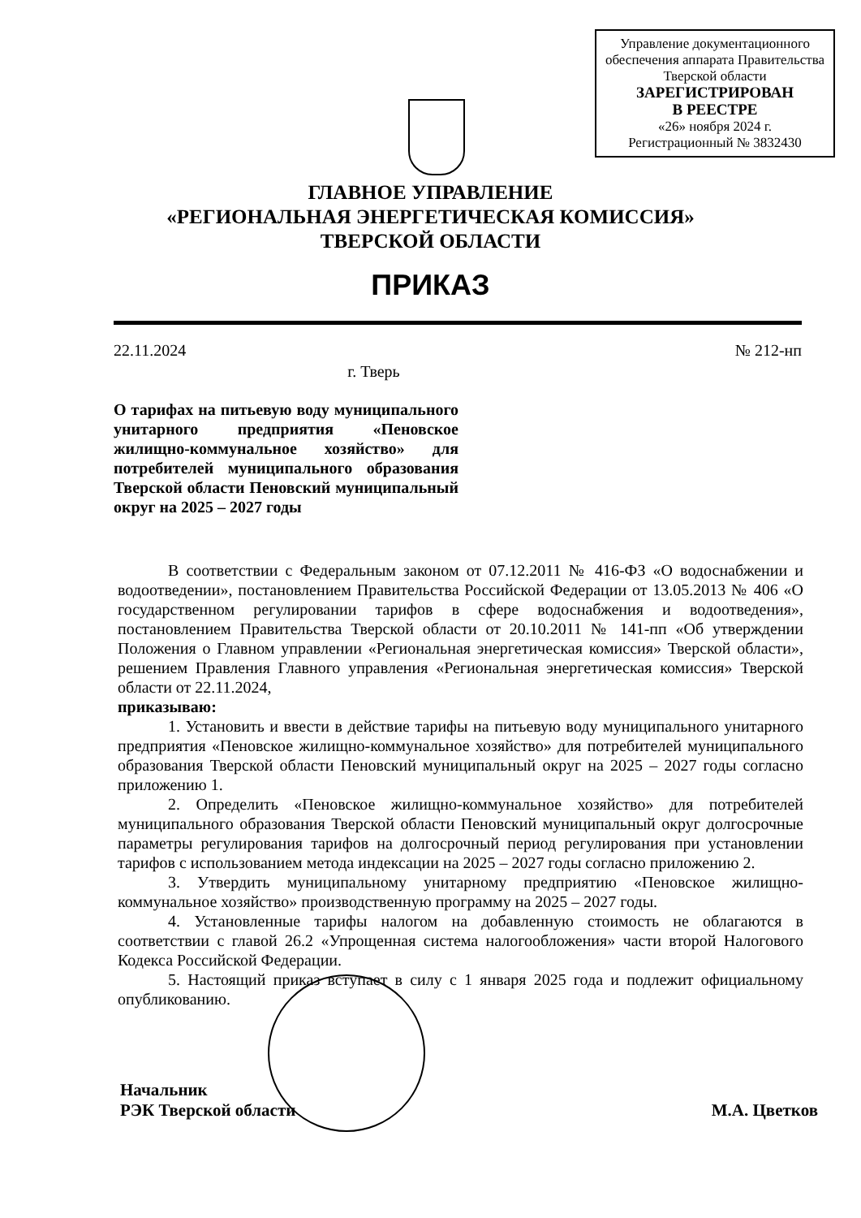Управление документационного обеспечения аппарата Правительства Тверской области
ЗАРЕГИСТРИРОВАН
В РЕЕСТРЕ
«26» ноября 2024 г.
Регистрационный № 3832430
ГЛАВНОЕ УПРАВЛЕНИЕ
«РЕГИОНАЛЬНАЯ ЭНЕРГЕТИЧЕСКАЯ КОМИССИЯ»
ТВЕРСКОЙ ОБЛАСТИ
ПРИКАЗ
22.11.2024 № 212-нп
г. Тверь
О тарифах на питьевую воду муниципального унитарного предприятия «Пеновское жилищно-коммунальное хозяйство» для потребителей муниципального образования Тверской области Пеновский муниципальный округ на 2025 – 2027 годы
В соответствии с Федеральным законом от 07.12.2011 № 416-ФЗ «О водоснабжении и водоотведении», постановлением Правительства Российской Федерации от 13.05.2013 № 406 «О государственном регулировании тарифов в сфере водоснабжения и водоотведения», постановлением Правительства Тверской области от 20.10.2011 № 141-пп «Об утверждении Положения о Главном управлении «Региональная энергетическая комиссия» Тверской области», решением Правления Главного управления «Региональная энергетическая комиссия» Тверской области от 22.11.2024,
приказываю:
1. Установить и ввести в действие тарифы на питьевую воду муниципального унитарного предприятия «Пеновское жилищно-коммунальное хозяйство» для потребителей муниципального образования Тверской области Пеновский муниципальный округ на 2025 – 2027 годы согласно приложению 1.
2. Определить «Пеновское жилищно-коммунальное хозяйство» для потребителей муниципального образования Тверской области Пеновский муниципальный округ долгосрочные параметры регулирования тарифов на долгосрочный период регулирования при установлении тарифов с использованием метода индексации на 2025 – 2027 годы согласно приложению 2.
3. Утвердить муниципальному унитарному предприятию «Пеновское жилищно-коммунальное хозяйство» производственную программу на 2025 – 2027 годы.
4. Установленные тарифы налогом на добавленную стоимость не облагаются в соответствии с главой 26.2 «Упрощенная система налогообложения» части второй Налогового Кодекса Российской Федерации.
5. Настоящий приказ вступает в силу с 1 января 2025 года и подлежит официальному опубликованию.
Начальник
РЭК Тверской области М.А. Цветков